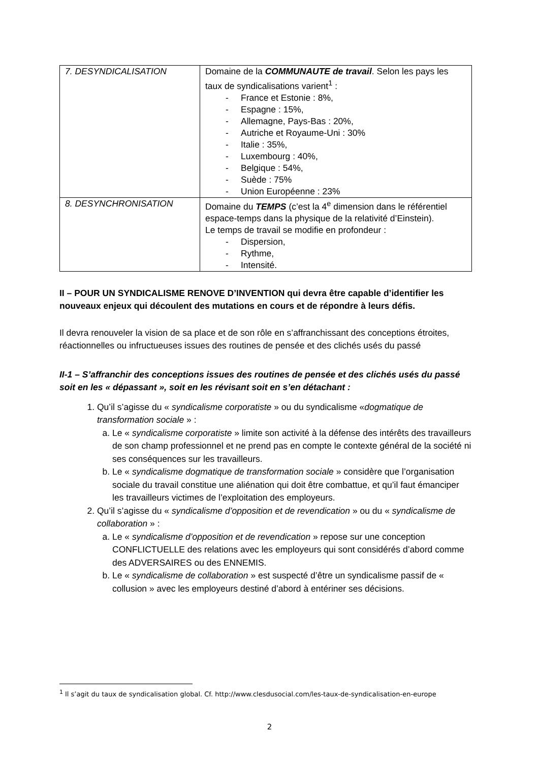| 7. DESYNDICALISATION | Domaine de la COMMUNAUTE de travail . Selon les pays les taux de syndicalisations varient<sup>1</sup> : - France et Estonie : 8%, - Espagne : 15%, - Allemagne, Pays-Bas : 20%, - Autriche et Royaume-Uni : 30% - Italie : 35%, - Luxembourg : 40%, - Belgique : 54%, - Suède : 75% - Union Européenne : 23% |
| 8. DESYNCHRONISATION | Domaine du TEMPS (c’est la 4<sup>e</sup> dimension dans le référentiel espace-temps dans la physique de la relativité d’Einstein). Le temps de travail se modifie en profondeur : - Dispersion, - Rythme, - Intensité. |
II – POUR UN SYNDICALISME RENOVE D’INVENTION qui devra être capable d’identifier les nouveaux enjeux qui découlent des mutations en cours et de répondre à leurs défis.
Il devra renouveler la vision de sa place et de son rôle en s’affranchissant des conceptions étroites, réactionnelles ou infructueuses issues des routines de pensée et des clichés usés du passé
II-1 – S’affranchir des conceptions issues des routines de pensée et des clichés usés du passé soit en les « dépassant », soit en les révisant soit en s’en détachant :
1. Qu’il s’agisse du « syndicalisme corporatiste » ou du syndicalisme «dogmatique de transformation sociale » :
a. Le « syndicalisme corporatiste » limite son activité à la défense des intérêts des travailleurs de son champ professionnel et ne prend pas en compte le contexte général de la société ni ses conséquences sur les travailleurs.
b. Le « syndicalisme dogmatique de transformation sociale » considère que l’organisation sociale du travail constitue une aliénation qui doit être combattue, et qu’il faut émanciper les travailleurs victimes de l’exploitation des employeurs.
2. Qu’il s’agisse du « syndicalisme d’opposition et de revendication » ou du « syndicalisme de collaboration » :
a. Le « syndicalisme d’opposition et de revendication » repose sur une conception CONFLICTUELLE des relations avec les employeurs qui sont considérés d’abord comme des ADVERSAIRES ou des ENNEMIS.
b. Le « syndicalisme de collaboration » est suspecté d’être un syndicalisme passif de « collusion » avec les employeurs destiné d’abord à entériner ses décisions.
<sup>1</sup> Il s’agit du taux de syndicalisation global. Cf. http://www.clesdusocial.com/les-taux-de-syndicalisation-en-europe
2